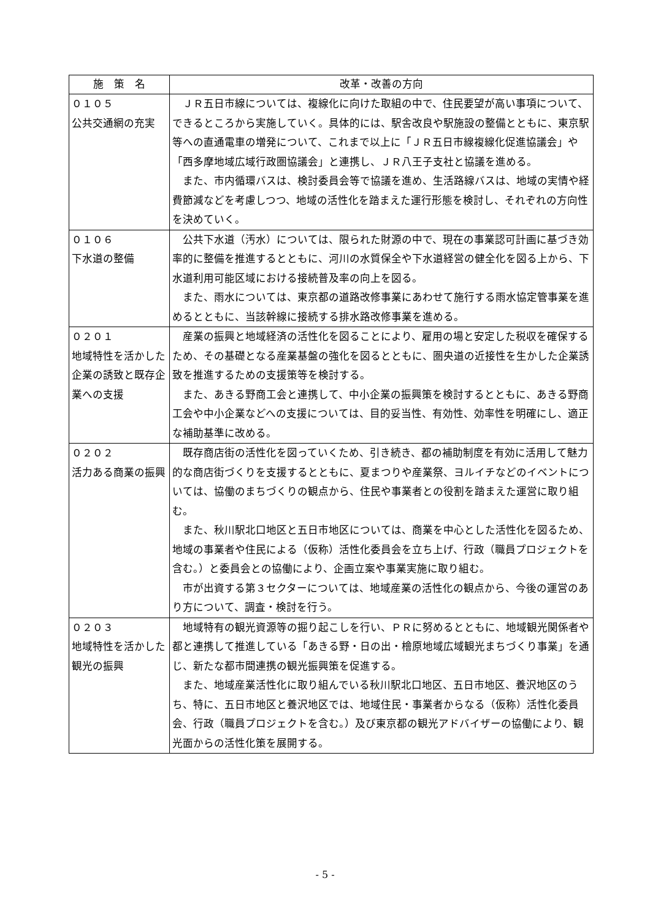| 施 策 名 | 改革・改善の方向 |
| --- | --- |
| ０１０５ 公共交通網の充実 | ＪＲ五日市線については、複線化に向けた取組の中で、住民要望が高い事項について、できるところから実施していく。具体的には、駅舎改良や駅施設の整備とともに、東京駅等への直通電車の増発について、これまで以上に「ＪＲ五日市線複線化促進協議会」や「西多摩地域広域行政圏協議会」と連携し、ＪＲ八王子支社と協議を進める。 また、市内循環バスは、検討委員会等で協議を進め、生活路線バスは、地域の実情や経費節減などを考慮しつつ、地域の活性化を踏まえた運行形態を検討し、それぞれの方向性を決めていく。 |
| ０１０６ 下水道の整備 | 公共下水道（汚水）については、限られた財源の中で、現在の事業認可計画に基づき効率的に整備を推進するとともに、河川の水質保全や下水道経営の健全化を図る上から、下水道利用可能区域における接続普及率の向上を図る。 また、雨水については、東京都の道路改修事業にあわせて施行する雨水協定管事業を進めるとともに、当該幹線に接続する排水路改修事業を進める。 |
| ０２０１ 地域特性を活かした企業の誘致と既存企業への支援 | 産業の振興と地域経済の活性化を図ることにより、雇用の場と安定した税収を確保するため、その基礎となる産業基盤の強化を図るとともに、圏央道の近接性を生かした企業誘致を推進するための支援策等を検討する。 また、あきる野商工会と連携して、中小企業の振興策を検討するとともに、あきる野商工会や中小企業などへの支援については、目的妥当性、有効性、効率性を明確にし、適正な補助基準に改める。 |
| ０２０２ 活力ある商業の振興 | 既存商店街の活性化を図っていくため、引き続き、都の補助制度を有効に活用して魅力的な商店街づくりを支援するとともに、夏まつりや産業祭、ヨルイチなどのイベントについては、協働のまちづくりの観点から、住民や事業者との役割を踏まえた運営に取り組む。 また、秋川駅北口地区と五日市地区については、商業を中心とした活性化を図るため、地域の事業者や住民による（仮称）活性化委員会を立ち上げ、行政（職員プロジェクトを含む。）と委員会との協働により、企画立案や事業実施に取り組む。 市が出資する第３セクターについては、地域産業の活性化の観点から、今後の運営のあり方について、調査・検討を行う。 |
| ０２０３ 地域特性を活かした観光の振興 | 地域特有の観光資源等の掘り起こしを行い、ＰＲに努めるとともに、地域観光関係者や都と連携して推進している「あきる野・日の出・檜原地域広域観光まちづくり事業」を通じ、新たな都市間連携の観光振興策を促進する。 また、地域産業活性化に取り組んでいる秋川駅北口地区、五日市地区、養沢地区のうち、特に、五日市地区と養沢地区では、地域住民・事業者からなる（仮称）活性化委員会、行政（職員プロジェクトを含む。）及び東京都の観光アドバイザーの協働により、観光面からの活性化策を展開する。 |
- 5 -